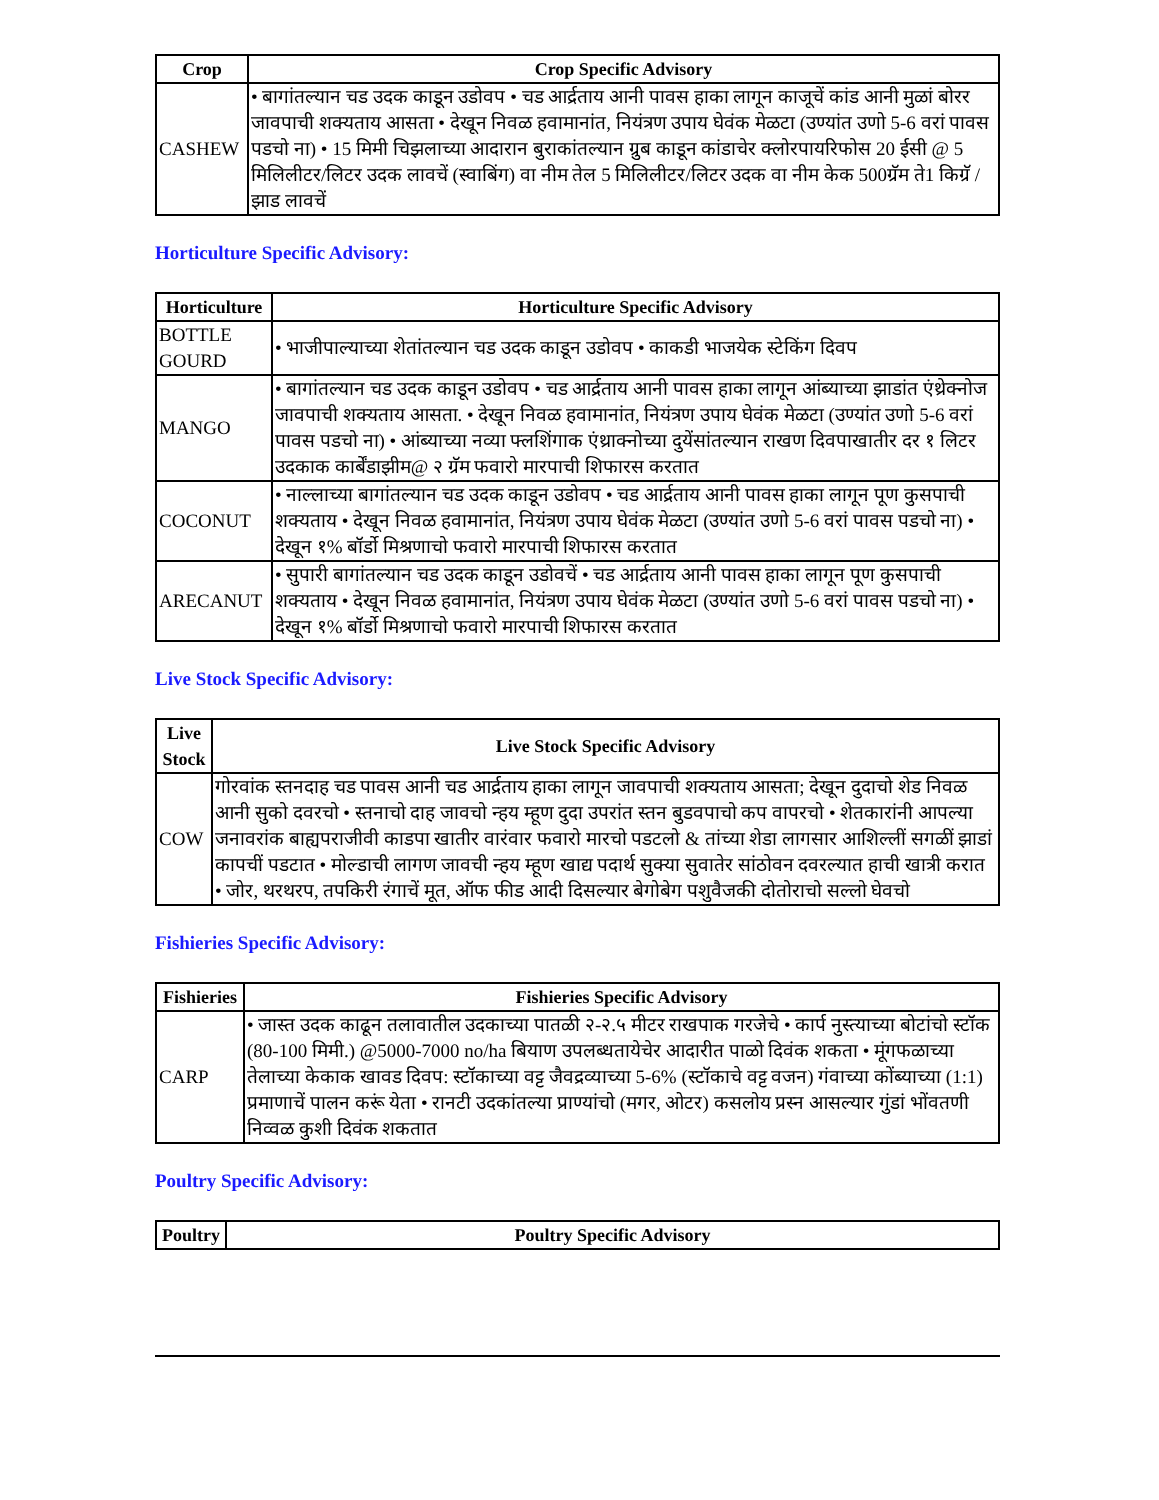| Crop | Crop Specific Advisory |
| --- | --- |
| CASHEW | • बागांतल्यान चड उदक काडून उडोवप • चड आर्द्रताय आनी पावस हाका लागून काजूचें कांड आनी मुळां बोरर जावपाची शक्यताय आसता • देखून निवळ हवामानांत, नियंत्रण उपाय घेवंक मेळटा (उण्यांत उणो 5-6 वरां पावस पडचो ना) • 15 मिमी चिझलाच्या आदारान बुराकांतल्यान ग्रुब काडून कांडाचेर क्लोरपायरिफोस 20 ईसी @ 5 मिलिलीटर/लिटर उदक लावचें (स्वाबिंग) वा नीम तेल 5 मिलिलीटर/लिटर उदक वा नीम केक 500ग्रॅम ते1 किग्रॅ / झाड लावचें |
Horticulture Specific Advisory:
| Horticulture | Horticulture Specific Advisory |
| --- | --- |
| BOTTLE GOURD | • भाजीपाल्याच्या शेतांतल्यान चड उदक काडून उडोवप • काकडी भाजयेक स्टेकिंग दिवप |
| MANGO | • बागांतल्यान चड उदक काडून उडोवप • चड आर्द्रताय आनी पावस हाका लागून आंब्याच्या झाडांत एंथ्रेक्नोज जावपाची शक्यताय आसता. • देखून निवळ हवामानांत, नियंत्रण उपाय घेवंक मेळटा (उण्यांत उणो 5-6 वरां पावस पडचो ना) • आंब्याच्या नव्या फ्लशिंगाक एंथ्राक्नोच्या दुयेंसांतल्यान राखण दिवपाखातीर दर १ लिटर उदकाक कार्बेंडाझीम@ २ ग्रॅम फवारो मारपाची शिफारस करतात |
| COCONUT | • नाल्लाच्या बागांतल्यान चड उदक काडून उडोवप • चड आर्द्रताय आनी पावस हाका लागून पूण कुसपाची शक्यताय • देखून निवळ हवामानांत, नियंत्रण उपाय घेवंक मेळटा (उण्यांत उणो 5-6 वरां पावस पडचो ना) • देखून १% बॉर्डो मिश्रणाचो फवारो मारपाची शिफारस करतात |
| ARECANUT | • सुपारी बागांतल्यान चड उदक काडून उडोवचें • चड आर्द्रताय आनी पावस हाका लागून पूण कुसपाची शक्यताय • देखून निवळ हवामानांत, नियंत्रण उपाय घेवंक मेळटा (उण्यांत उणो 5-6 वरां पावस पडचो ना) • देखून १% बॉर्डो मिश्रणाचो फवारो मारपाची शिफारस करतात |
Live Stock Specific Advisory:
| Live Stock | Live Stock Specific Advisory |
| --- | --- |
| COW | गोरवांक स्तनदाह चड पावस आनी चड आर्द्रताय हाका लागून जावपाची शक्यताय आसता; देखून दुदाचो शेड निवळ आनी सुको दवरचो • स्तनाचो दाह जावचो न्हय म्हूण दुदा उपरांत स्तन बुडवपाचो कप वापरचो • शेतकारांनी आपल्या जनावरांक बाह्यपराजीवी काडपा खातीर वारंवार फवारो मारचो पडटलो & तांच्या शेडा लागसार आशिल्लीं सगळीं झाडां कापचीं पडटात • मोल्डाची लागण जावची न्हय म्हूण खाद्य पदार्थ सुक्या सुवातेर सांठोवन दवरल्यात हाची खात्री करात • जोर, थरथरप, तपकिरी रंगाचें मूत, ऑफ फीड आदी दिसल्यार बेगोबेग पशुवैजकी दोतोराचो सल्लो घेवचो |
Fishieries Specific Advisory:
| Fishieries | Fishieries Specific Advisory |
| --- | --- |
| CARP | • जास्त उदक काढून तलावातील उदकाच्या पातळी २-२.५ मीटर राखपाक गरजेचे • कार्प नुस्त्याच्या बोटांचो स्टॉक (80-100 मिमी.) @5000-7000 no/ha बियाण उपलब्धतायेचेर आदारीत पाळो दिवंक शकता • मूंगफळाच्या तेलाच्या केकाक खावड दिवप: स्टॉकाच्या वट्ट जैवद्रव्याच्या 5-6% (स्टॉकाचे वट्ट वजन) गंवाच्या कोंब्याच्या (1:1) प्रमाणाचें पालन करूं येता • रानटी उदकांतल्या प्राण्यांचो (मगर, ओटर) कसलोय प्रस्न आसल्यार गुंडां भोंवतणी निव्वळ कुशी दिवंक शकतात |
Poultry Specific Advisory:
| Poultry | Poultry Specific Advisory |
| --- | --- |